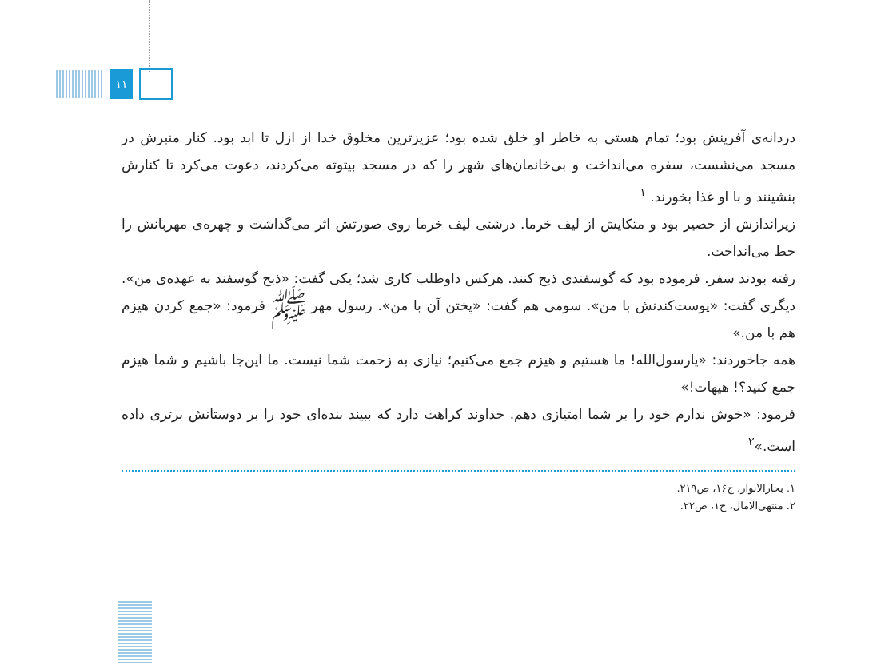۱۱
دردانه‌ی آفرینش بود؛ تمام هستی به خاطر او خلق شده بود؛ عزیزترین مخلوق خدا از ازل تا ابد بود. کنار منبرش در مسجد می‌نشست، سفره می‌انداخت و بی‌خانمان‌های شهر را که در مسجد بیتوته می‌کردند، دعوت می‌کرد تا کنارش بنشینند و با او غذا بخورند. <sup>۱</sup>
زیراندازش از حصیر بود و متکایش از لیف خرما. درشتی لیف خرما روی صورتش اثر می‌گذاشت و چهره‌ی مهربانش را خط می‌انداخت.
رفته بودند سفر. فرموده بود که گوسفندی ذبح کنند. هرکس داوطلب کاری شد؛ یکی گفت: «ذبح گوسفند به عهده‌ی من». دیگری گفت: «پوست‌کندنش با من». سومی هم گفت: «پختن آن با من». رسول مهر ﷺ فرمود: «جمع کردن هیزم هم با من.»
همه جاخوردند: «یارسول‌الله! ما هستیم و هیزم جمع می‌کنیم؛ نیازی به زحمت شما نیست. ما این‌جا باشیم و شما هیزم جمع کنید؟! هیهات!»
فرمود: «خوش ندارم خود را بر شما امتیازی دهم. خداوند کراهت دارد که ببیند بنده‌ای خود را بر دوستانش برتری داده است.»<sup>۲</sup>
۱. بحارالانوار، ج۱۶، ص۲۱۹.
۲. منتهی‌الامال، ج۱، ص۲۲.